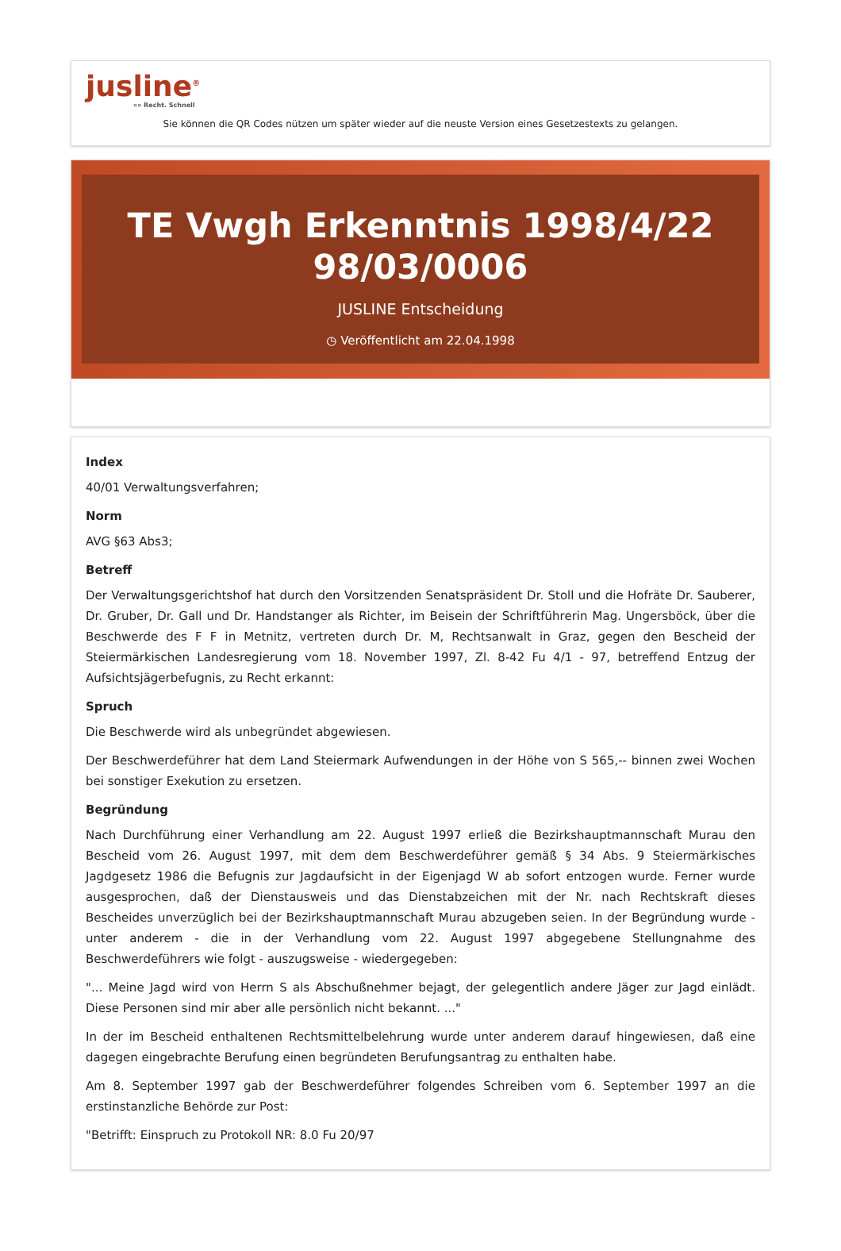jusline<sup>®</sup>
»» Recht. Schnell
Sie können die QR Codes nützen um später wieder auf die neuste Version eines Gesetzestexts zu gelangen.
TE Vwgh Erkenntnis 1998/4/22
98/03/0006
JUSLINE Entscheidung
◷ Veröffentlicht am 22.04.1998
Index
40/01 Verwaltungsverfahren;
Norm
AVG §63 Abs3;
Betreff
Der Verwaltungsgerichtshof hat durch den Vorsitzenden Senatspräsident Dr. Stoll und die Hofräte Dr. Sauberer, Dr. Gruber, Dr. Gall und Dr. Handstanger als Richter, im Beisein der Schriftführerin Mag. Ungersböck, über die Beschwerde des F F in Metnitz, vertreten durch Dr. M, Rechtsanwalt in Graz, gegen den Bescheid der Steiermärkischen Landesregierung vom 18. November 1997, Zl. 8-42 Fu 4/1 - 97, betreffend Entzug der Aufsichtsjägerbefugnis, zu Recht erkannt:
Spruch
Die Beschwerde wird als unbegründet abgewiesen.
Der Beschwerdeführer hat dem Land Steiermark Aufwendungen in der Höhe von S 565,-- binnen zwei Wochen bei sonstiger Exekution zu ersetzen.
Begründung
Nach Durchführung einer Verhandlung am 22. August 1997 erließ die Bezirkshauptmannschaft Murau den Bescheid vom 26. August 1997, mit dem dem Beschwerdeführer gemäß § 34 Abs. 9 Steiermärkisches Jagdgesetz 1986 die Befugnis zur Jagdaufsicht in der Eigenjagd W ab sofort entzogen wurde. Ferner wurde ausgesprochen, daß der Dienstausweis und das Dienstabzeichen mit der Nr. nach Rechtskraft dieses Bescheides unverzüglich bei der Bezirkshauptmannschaft Murau abzugeben seien. In der Begründung wurde - unter anderem - die in der Verhandlung vom 22. August 1997 abgegebene Stellungnahme des Beschwerdeführers wie folgt - auszugsweise - wiedergegeben:
"... Meine Jagd wird von Herrn S als Abschußnehmer bejagt, der gelegentlich andere Jäger zur Jagd einlädt. Diese Personen sind mir aber alle persönlich nicht bekannt. ..."
In der im Bescheid enthaltenen Rechtsmittelbelehrung wurde unter anderem darauf hingewiesen, daß eine dagegen eingebrachte Berufung einen begründeten Berufungsantrag zu enthalten habe.
Am 8. September 1997 gab der Beschwerdeführer folgendes Schreiben vom 6. September 1997 an die erstinstanzliche Behörde zur Post:
"Betrifft: Einspruch zu Protokoll NR: 8.0 Fu 20/97